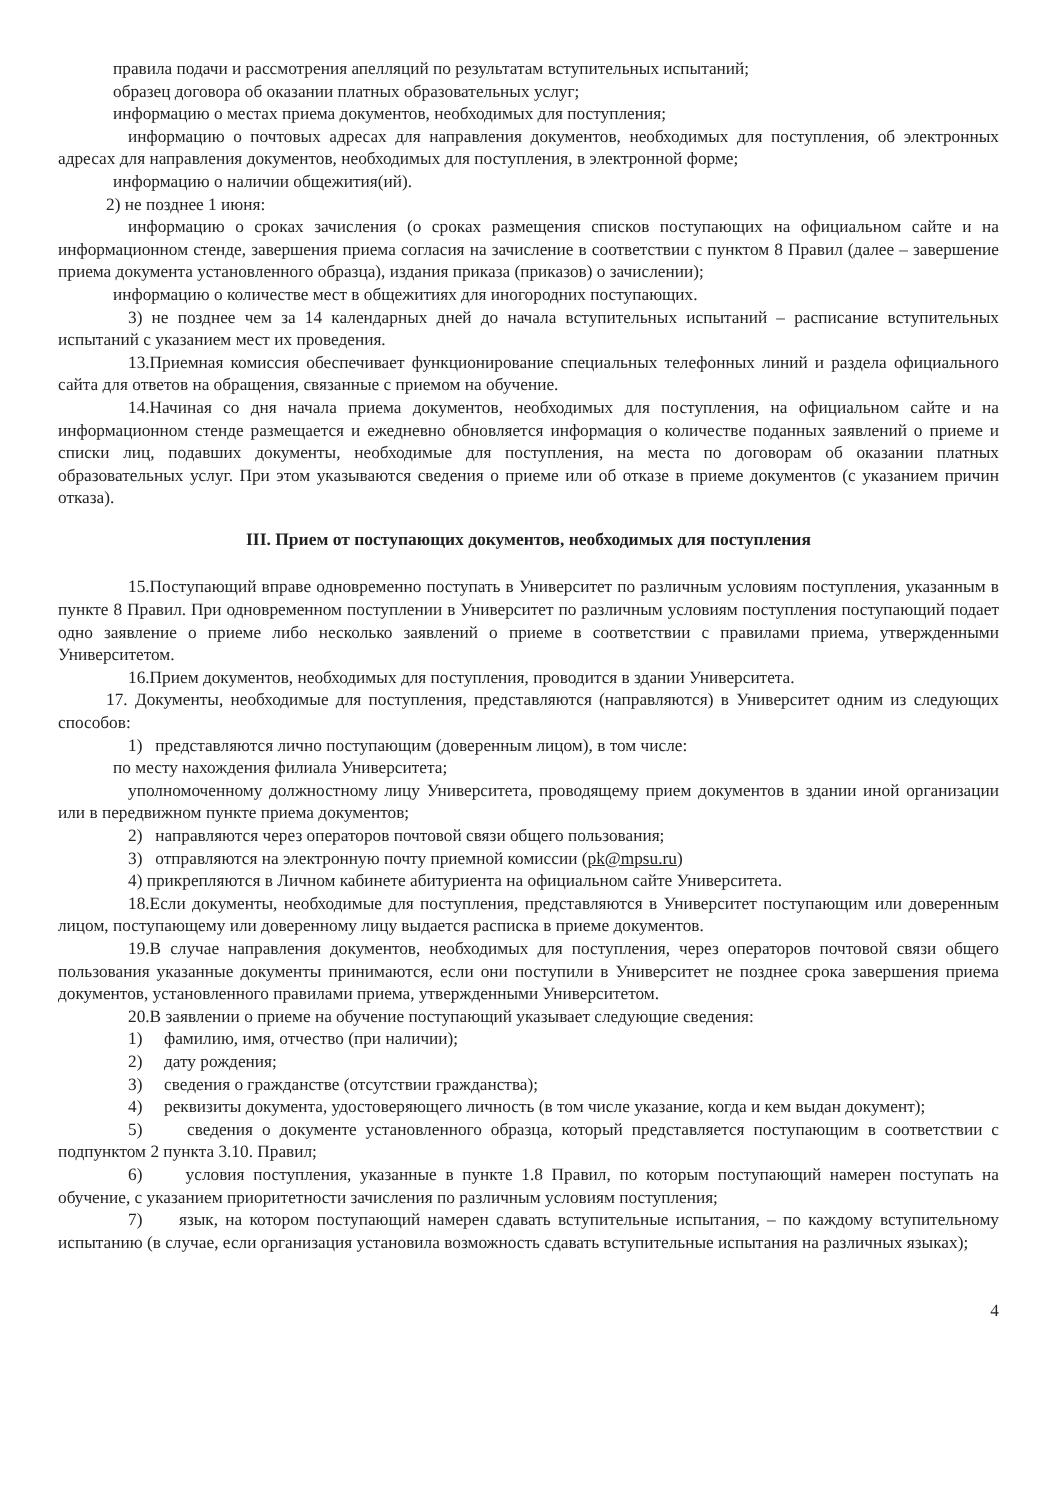правила подачи и рассмотрения апелляций по результатам вступительных испытаний;
образец договора об оказании платных образовательных услуг;
информацию о местах приема документов, необходимых для поступления;
информацию о почтовых адресах для направления документов, необходимых для поступления, об электронных адресах для направления документов, необходимых для поступления, в электронной форме;
информацию о наличии общежития(ий).
2) не позднее 1 июня:
информацию о сроках зачисления (о сроках размещения списков поступающих на официальном сайте и на информационном стенде, завершения приема согласия на зачисление в соответствии с пунктом 8 Правил (далее – завершение приема документа установленного образца), издания приказа (приказов) о зачислении);
информацию о количестве мест в общежитиях для иногородних поступающих.
3) не позднее чем за 14 календарных дней до начала вступительных испытаний – расписание вступительных испытаний с указанием мест их проведения.
13.Приемная комиссия обеспечивает функционирование специальных телефонных линий и раздела официального сайта для ответов на обращения, связанные с приемом на обучение.
14.Начиная со дня начала приема документов, необходимых для поступления, на официальном сайте и на информационном стенде размещается и ежедневно обновляется информация о количестве поданных заявлений о приеме и списки лиц, подавших документы, необходимые для поступления, на места по договорам об оказании платных образовательных услуг. При этом указываются сведения о приеме или об отказе в приеме документов (с указанием причин отказа).
III. Прием от поступающих документов, необходимых для поступления
15.Поступающий вправе одновременно поступать в Университет по различным условиям поступления, указанным в пункте 8 Правил. При одновременном поступлении в Университет по различным условиям поступления поступающий подает одно заявление о приеме либо несколько заявлений о приеме в соответствии с правилами приема, утвержденными Университетом.
16.Прием документов, необходимых для поступления, проводится в здании Университета.
17. Документы, необходимые для поступления, представляются (направляются) в Университет одним из следующих способов:
1) представляются лично поступающим (доверенным лицом), в том числе:
по месту нахождения филиала Университета;
уполномоченному должностному лицу Университета, проводящему прием документов в здании иной организации или в передвижном пункте приема документов;
2) направляются через операторов почтовой связи общего пользования;
3) отправляются на электронную почту приемной комиссии (pk@mpsu.ru)
4) прикрепляются в Личном кабинете абитуриента на официальном сайте Университета.
18.Если документы, необходимые для поступления, представляются в Университет поступающим или доверенным лицом, поступающему или доверенному лицу выдается расписка в приеме документов.
19.В случае направления документов, необходимых для поступления, через операторов почтовой связи общего пользования указанные документы принимаются, если они поступили в Университет не позднее срока завершения приема документов, установленного правилами приема, утвержденными Университетом.
20.В заявлении о приеме на обучение поступающий указывает следующие сведения:
1) фамилию, имя, отчество (при наличии);
2) дату рождения;
3) сведения о гражданстве (отсутствии гражданства);
4) реквизиты документа, удостоверяющего личность (в том числе указание, когда и кем выдан документ);
5) сведения о документе установленного образца, который представляется поступающим в соответствии с подпунктом 2 пункта 3.10. Правил;
6) условия поступления, указанные в пункте 1.8 Правил, по которым поступающий намерен поступать на обучение, с указанием приоритетности зачисления по различным условиям поступления;
7) язык, на котором поступающий намерен сдавать вступительные испытания, – по каждому вступительному испытанию (в случае, если организация установила возможность сдавать вступительные испытания на различных языках);
4